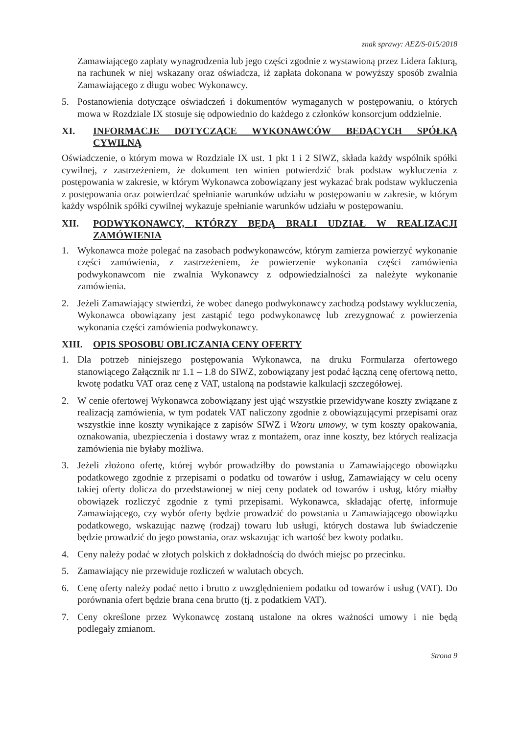znak sprawy: AEZ/S-015/2018
Zamawiającego zapłaty wynagrodzenia lub jego części zgodnie z wystawioną przez Lidera fakturą, na rachunek w niej wskazany oraz oświadcza, iż zapłata dokonana w powyższy sposób zwalnia Zamawiającego z długu wobec Wykonawcy.
5. Postanowienia dotyczące oświadczeń i dokumentów wymaganych w postępowaniu, o których mowa w Rozdziale IX stosuje się odpowiednio do każdego z członków konsorcjum oddzielnie.
XI. INFORMACJE DOTYCZĄCE WYKONAWCÓW BĘDĄCYCH SPÓŁKĄ CYWILNĄ
Oświadczenie, o którym mowa w Rozdziale IX ust. 1 pkt 1 i 2 SIWZ, składa każdy wspólnik spółki cywilnej, z zastrzeżeniem, że dokument ten winien potwierdzić brak podstaw wykluczenia z postępowania w zakresie, w którym Wykonawca zobowiązany jest wykazać brak podstaw wykluczenia z postępowania oraz potwierdzać spełnianie warunków udziału w postępowaniu w zakresie, w którym każdy wspólnik spółki cywilnej wykazuje spełnianie warunków udziału w postępowaniu.
XII. PODWYKONAWCY, KTÓRZY BĘDĄ BRALI UDZIAŁ W REALIZACJI ZAMÓWIENIA
1. Wykonawca może polegać na zasobach podwykonawców, którym zamierza powierzyć wykonanie części zamówienia, z zastrzeżeniem, że powierzenie wykonania części zamówienia podwykonawcom nie zwalnia Wykonawcy z odpowiedzialności za należyte wykonanie zamówienia.
2. Jeżeli Zamawiający stwierdzi, że wobec danego podwykonawcy zachodzą podstawy wykluczenia, Wykonawca obowiązany jest zastąpić tego podwykonawcę lub zrezygnować z powierzenia wykonania części zamówienia podwykonawcy.
XIII. OPIS SPOSOBU OBLICZANIA CENY OFERTY
1. Dla potrzeb niniejszego postępowania Wykonawca, na druku Formularza ofertowego stanowiącego Załącznik nr 1.1 – 1.8 do SIWZ, zobowiązany jest podać łączną cenę ofertową netto, kwotę podatku VAT oraz cenę z VAT, ustaloną na podstawie kalkulacji szczegółowej.
2. W cenie ofertowej Wykonawca zobowiązany jest ująć wszystkie przewidywane koszty związane z realizacją zamówienia, w tym podatek VAT naliczony zgodnie z obowiązującymi przepisami oraz wszystkie inne koszty wynikające z zapisów SIWZ i Wzoru umowy, w tym koszty opakowania, oznakowania, ubezpieczenia i dostawy wraz z montażem, oraz inne koszty, bez których realizacja zamówienia nie byłaby możliwa.
3. Jeżeli złożono ofertę, której wybór prowadziłby do powstania u Zamawiającego obowiązku podatkowego zgodnie z przepisami o podatku od towarów i usług, Zamawiający w celu oceny takiej oferty dolicza do przedstawionej w niej ceny podatek od towarów i usług, który miałby obowiązek rozliczyć zgodnie z tymi przepisami. Wykonawca, składając ofertę, informuje Zamawiającego, czy wybór oferty będzie prowadzić do powstania u Zamawiającego obowiązku podatkowego, wskazując nazwę (rodzaj) towaru lub usługi, których dostawa lub świadczenie będzie prowadzić do jego powstania, oraz wskazując ich wartość bez kwoty podatku.
4. Ceny należy podać w złotych polskich z dokładnością do dwóch miejsc po przecinku.
5. Zamawiający nie przewiduje rozliczeń w walutach obcych.
6. Cenę oferty należy podać netto i brutto z uwzględnieniem podatku od towarów i usług (VAT). Do porównania ofert będzie brana cena brutto (tj. z podatkiem VAT).
7. Ceny określone przez Wykonawcę zostaną ustalone na okres ważności umowy i nie będą podlegały zmianom.
Strona 9